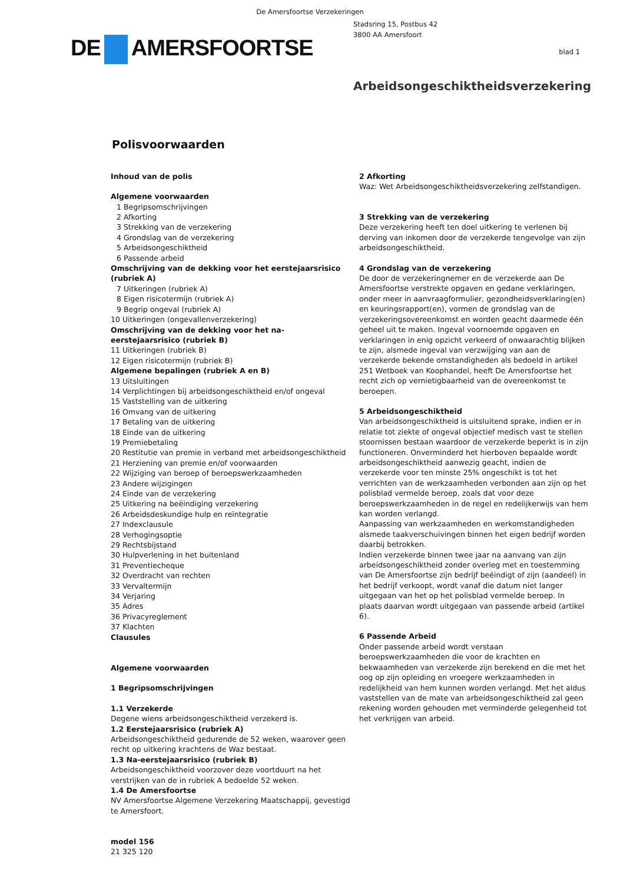De Amersfoortse Verzekeringen
DE AMERSFOORTSE
Stadsring 15, Postbus 42
3800 AA Amersfoort
blad 1
Arbeidsongeschiktheidsverzekering
Polisvoorwaarden
Inhoud van de polis
Algemene voorwaarden
1 Begripsomschrijvingen
2 Afkorting
3 Strekking van de verzekering
4 Grondslag van de verzekering
5 Arbeidsongeschiktheid
6 Passende arbeid
Omschrijving van de dekking voor het eerstejaarsrisico (rubriek A)
7 Uitkeringen (rubriek A)
8 Eigen risicotermijn (rubriek A)
9 Begrip ongeval (rubriek A)
10 Uitkeringen (ongevallenverzekering)
Omschrijving van de dekking voor het na-eerstejaarsrisico (rubriek B)
11 Uitkeringen (rubriek B)
12 Eigen risicotermijn (rubriek B)
Algemene bepalingen (rubriek A en B)
13 Uitsluitingen
14 Verplichtingen bij arbeidsongeschiktheid en/of ongeval
15 Vaststelling van de uitkering
16 Omvang van de uitkering
17 Betaling van de uitkering
18 Einde van de uitkering
19 Premiebetaling
20 Restitutie van premie in verband met arbeidsongeschiktheid
21 Herziening van premie en/of voorwaarden
22 Wijziging van beroep of beroepswerkzaamheden
23 Andere wijzigingen
24 Einde van de verzekering
25 Uitkering na beëindiging verzekering
26 Arbeidsdeskundige hulp en reïntegratie
27 Indexclausule
28 Verhogingsoptie
29 Rechtsbijstand
30 Hulpverlening in het buitenland
31 Preventiecheque
32 Overdracht van rechten
33 Vervaltermijn
34 Verjaring
35 Adres
36 Privacyreglement
37 Klachten
Clausules
Algemene voorwaarden
1 Begripsomschrijvingen
1.1 Verzekerde
Degene wiens arbeidsongeschiktheid verzekerd is.
1.2 Eerstejaarsrisico (rubriek A)
Arbeidsongeschiktheid gedurende de 52 weken, waarover geen recht op uitkering krachtens de Waz bestaat.
1.3 Na-eerstejaarsrisico (rubriek B)
Arbeidsongeschiktheid voorzover deze voortduurt na het verstrijken van de in rubriek A bedoelde 52 weken.
1.4 De Amersfoortse
NV Amersfoortse Algemene Verzekering Maatschappij, gevestigd te Amersfoort.
model 156
21 325 120
2 Afkorting
Waz: Wet Arbeidsongeschiktheidsverzekering zelfstandigen.
3 Strekking van de verzekering
Deze verzekering heeft ten doel uitkering te verlenen bij derving van inkomen door de verzekerde tengevolge van zijn arbeidsongeschiktheid.
4 Grondslag van de verzekering
De door de verzekeringnemer en de verzekerde aan De Amersfoortse verstrekte opgaven en gedane verklaringen, onder meer in aanvraagformulier, gezondheidsverklaring(en) en keuringsrapport(en), vormen de grondslag van de verzekeringsovereenkomst en worden geacht daarmede één geheel uit te maken. Ingeval voornoemde opgaven en verklaringen in enig opzicht verkeerd of onwaarachtig blijken te zijn, alsmede ingeval van verzwijging van aan de verzekerde bekende omstandigheden als bedoeld in artikel 251 Wetboek van Koophandel, heeft De Amersfoortse het recht zich op vernietigbaarheid van de overeenkomst te beroepen.
5 Arbeidsongeschiktheid
Van arbeidsongeschiktheid is uitsluitend sprake, indien er in relatie tot ziekte of ongeval objectief medisch vast te stellen stoornissen bestaan waardoor de verzekerde beperkt is in zijn functioneren. Onverminderd het hierboven bepaalde wordt arbeidsongeschiktheid aanwezig geacht, indien de verzekerde voor ten minste 25% ongeschikt is tot het verrichten van de werkzaamheden verbonden aan zijn op het polisblad vermelde beroep, zoals dat voor deze beroepswerkzaamheden in de regel en redelijkerwijs van hem kan worden verlangd.
Aanpassing van werkzaamheden en werkomstandigheden alsmede taakverschuivingen binnen het eigen bedrijf worden daarbij betrokken.
Indien verzekerde binnen twee jaar na aanvang van zijn arbeidsongeschiktheid zonder overleg met en toestemming van De Amersfoortse zijn bedrijf beëindigt of zijn (aandeel) in het bedrijf verkoopt, wordt vanaf die datum niet langer uitgegaan van het op het polisblad vermelde beroep. In plaats daarvan wordt uitgegaan van passende arbeid (artikel 6).
6 Passende Arbeid
Onder passende arbeid wordt verstaan beroepswerkzaamheden die voor de krachten en bekwaamheden van verzekerde zijn berekend en die met het oog op zijn opleiding en vroegere werkzaamheden in redelijkheid van hem kunnen worden verlangd. Met het aldus vaststellen van de mate van arbeidsongeschiktheid zal geen rekening worden gehouden met verminderde gelegenheid tot het verkrijgen van arbeid.